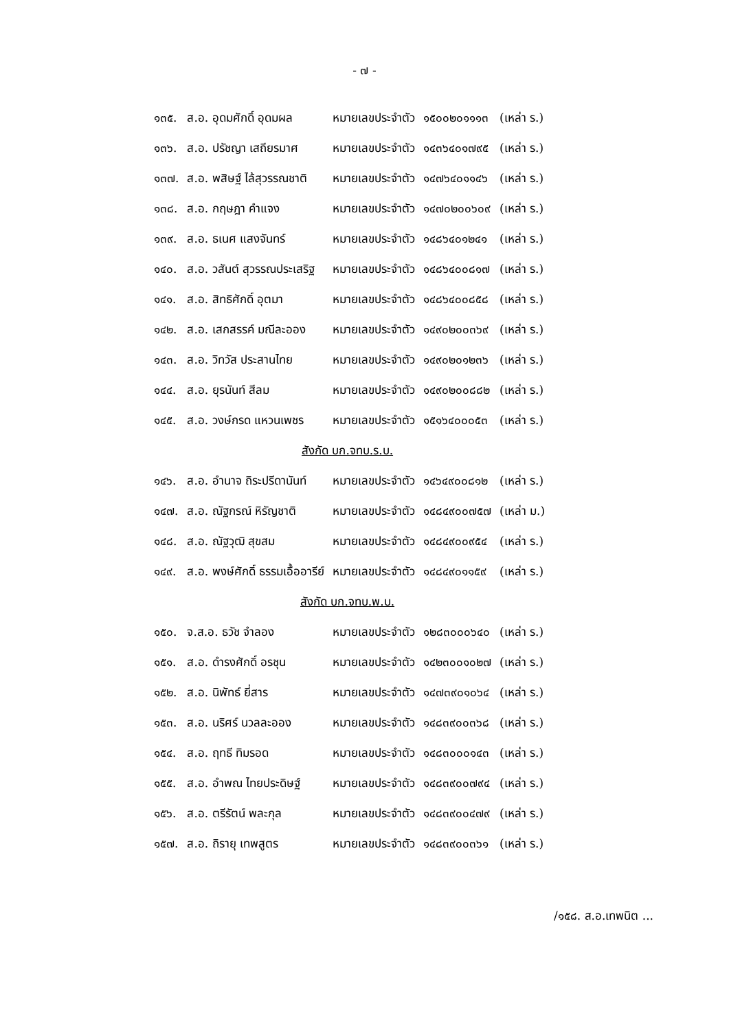- ๗ -
| ๑๓๕. | ส.อ. อุดมศักดิ์ อุดมผล | หมายเลขประจำตัว | ๑๕๐๐๒๐๑๑๑๓ | (เหล่า ร.) |
| ๑๓๖. | ส.อ. ปรัชญา เสถียรมาศ | หมายเลขประจำตัว | ๑๔๓๖๔๐๑๗๙๕ | (เหล่า ร.) |
| ๑๓๗. | ส.อ. พสิษฐ์ ไล้สุวรรณชาติ | หมายเลขประจำตัว | ๑๔๗๖๔๐๑๑๔๖ | (เหล่า ร.) |
| ๑๓๘. | ส.อ. กฤษฎา คำแจง | หมายเลขประจำตัว | ๑๔๗๐๒๐๐๖๐๙ | (เหล่า ร.) |
| ๑๓๙. | ส.อ. ธเนศ แสงจันทร์ | หมายเลขประจำตัว | ๑๔๘๖๔๐๑๒๔๑ | (เหล่า ร.) |
| ๑๔๐. | ส.อ. วสันต์ สุวรรณประเสริฐ | หมายเลขประจำตัว | ๑๔๘๖๔๐๐๘๑๗ | (เหล่า ร.) |
| ๑๔๑. | ส.อ. สิทธิศักดิ์ อุตมา | หมายเลขประจำตัว | ๑๔๘๖๔๐๐๘๕๘ | (เหล่า ร.) |
| ๑๔๒. | ส.อ. เสกสรรค์ มณีละออง | หมายเลขประจำตัว | ๑๔๙๐๒๐๐๓๖๙ | (เหล่า ร.) |
| ๑๔๓. | ส.อ. วิทวัส ประสานไทย | หมายเลขประจำตัว | ๑๔๙๐๒๐๑๒๓๖ | (เหล่า ร.) |
| ๑๔๔. | ส.อ. ยุรนันท์ สีลม | หมายเลขประจำตัว | ๑๔๙๐๒๐๐๘๘๒ | (เหล่า ร.) |
| ๑๔๕. | ส.อ. วงษ์กรด แหวนเพชร | หมายเลขประจำตัว | ๑๕๑๖๔๐๐๐๕๓ | (เหล่า ร.) |
| สังกัด บก.จทบ.ร.บ. | | | | |
| ๑๔๖. | ส.อ. อำนาจ ถิระปรีดานันท์ | หมายเลขประจำตัว | ๑๔๖๔๙๐๐๘๑๒ | (เหล่า ร.) |
| ๑๔๗. | ส.อ. ณัฐกรณ์ หิรัญชาติ | หมายเลขประจำตัว | ๑๔๘๔๙๐๐๗๕๗ | (เหล่า ม.) |
| ๑๔๘. | ส.อ. ณัฐวุฒิ สุขสม | หมายเลขประจำตัว | ๑๔๘๔๙๐๐๙๕๔ | (เหล่า ร.) |
| ๑๔๙. | ส.อ. พงษ์ศักดิ์ ธรรมเอื้ออารีย์ | หมายเลขประจำตัว | ๑๔๘๔๙๐๑๑๕๙ | (เหล่า ร.) |
| สังกัด บก.จทบ.พ.บ. | | | | |
| ๑๕๐. | จ.ส.อ. ธวัช จำลอง | หมายเลขประจำตัว | ๑๒๘๓๐๐๐๖๔๐ | (เหล่า ร.) |
| ๑๕๑. | ส.อ. ดำรงศักดิ์ อรชุน | หมายเลขประจำตัว | ๑๔๒๓๐๐๑๐๒๗ | (เหล่า ร.) |
| ๑๕๒. | ส.อ. นิพัทธ์ ยี่สาร | หมายเลขประจำตัว | ๑๔๗๓๙๐๑๐๖๔ | (เหล่า ร.) |
| ๑๕๓. | ส.อ. นริศร์ นวลละออง | หมายเลขประจำตัว | ๑๔๘๓๙๐๐๓๖๘ | (เหล่า ร.) |
| ๑๕๔. | ส.อ. ฤทธี ทิมรอด | หมายเลขประจำตัว | ๑๔๘๓๐๐๐๑๔๓ | (เหล่า ร.) |
| ๑๕๕. | ส.อ. อำพณ ไทยประดิษฐ์ | หมายเลขประจำตัว | ๑๔๘๓๙๐๐๗๙๔ | (เหล่า ร.) |
| ๑๕๖. | ส.อ. ตรีรัตน์ พละกุล | หมายเลขประจำตัว | ๑๔๘๓๙๐๐๔๗๙ | (เหล่า ร.) |
| ๑๕๗. | ส.อ. ถิรายุ เทพสูตร | หมายเลขประจำตัว | ๑๔๘๓๙๐๐๓๖๑ | (เหล่า ร.) |
/๑๕๘. ส.อ.เทพนิต ...